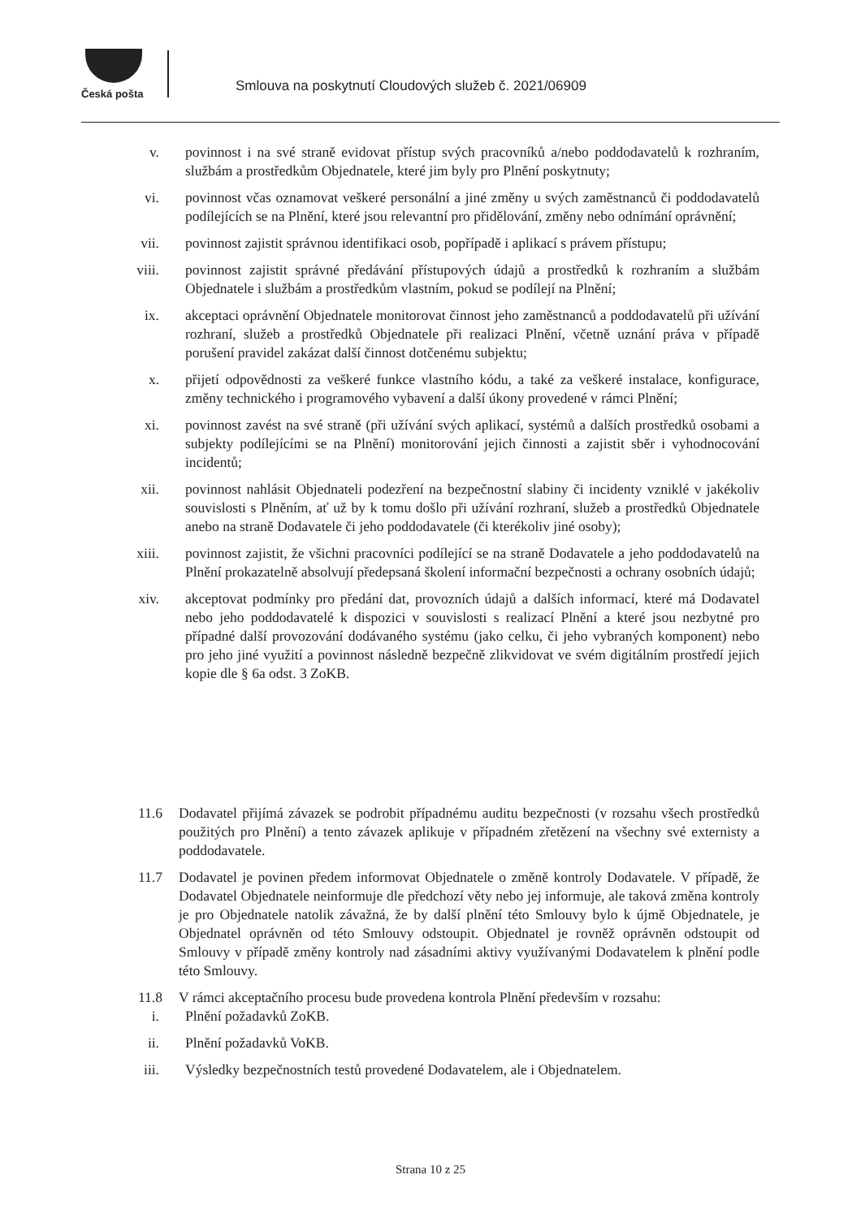Česká pošta
Smlouva na poskytnutí Cloudových služeb č. 2021/06909
v. povinnost i na své straně evidovat přístup svých pracovníků a/nebo poddodavatelů k rozhraním, službám a prostředkům Objednatele, které jim byly pro Plnění poskytnuty;
vi. povinnost včas oznamovat veškeré personální a jiné změny u svých zaměstnanců či poddodavatelů podílejících se na Plnění, které jsou relevantní pro přidělování, změny nebo odnímání oprávnění;
vii. povinnost zajistit správnou identifikaci osob, popřípadě i aplikací s právem přístupu;
viii. povinnost zajistit správné předávání přístupových údajů a prostředků k rozhraním a službám Objednatele i službám a prostředkům vlastním, pokud se podílejí na Plnění;
ix. akceptaci oprávnění Objednatele monitorovat činnost jeho zaměstnanců a poddodavatelů při užívání rozhraní, služeb a prostředků Objednatele při realizaci Plnění, včetně uznání práva v případě porušení pravidel zakázat další činnost dotčenému subjektu;
x. přijetí odpovědnosti za veškeré funkce vlastního kódu, a také za veškeré instalace, konfigurace, změny technického i programového vybavení a další úkony provedené v rámci Plnění;
xi. povinnost zavést na své straně (při užívání svých aplikací, systémů a dalších prostředků osobami a subjekty podílejícími se na Plnění) monitorování jejich činnosti a zajistit sběr i vyhodnocování incidentů;
xii. povinnost nahlásit Objednateli podezření na bezpečnostní slabiny či incidenty vzniklé v jakékoliv souvislosti s Plněním, ať už by k tomu došlo při užívání rozhraní, služeb a prostředků Objednatele anebo na straně Dodavatele či jeho poddodavatele (či kterékoliv jiné osoby);
xiii. povinnost zajistit, že všichni pracovníci podílející se na straně Dodavatele a jeho poddodavatelů na Plnění prokazatelně absolvují předepsaná školení informační bezpečnosti a ochrany osobních údajů;
xiv. akceptovat podmínky pro předání dat, provozních údajů a dalších informací, které má Dodavatel nebo jeho poddodavatelé k dispozici v souvislosti s realizací Plnění a které jsou nezbytné pro případné další provozování dodávaného systému (jako celku, či jeho vybraných komponent) nebo pro jeho jiné využití a povinnost následně bezpečně zlikvidovat ve svém digitálním prostředí jejich kopie dle § 6a odst. 3 ZoKB.
11.6 Dodavatel přijímá závazek se podrobit případnému auditu bezpečnosti (v rozsahu všech prostředků použitých pro Plnění) a tento závazek aplikuje v případném zřetězení na všechny své externisty a poddodavatele.
11.7 Dodavatel je povinen předem informovat Objednatele o změně kontroly Dodavatele. V případě, že Dodavatel Objednatele neinformuje dle předchozí věty nebo jej informuje, ale taková změna kontroly je pro Objednatele natolik závažná, že by další plnění této Smlouvy bylo k újmě Objednatele, je Objednatel oprávněn od této Smlouvy odstoupit. Objednatel je rovněž oprávněn odstoupit od Smlouvy v případě změny kontroly nad zásadními aktivy využívanými Dodavatelem k plnění podle této Smlouvy.
11.8 V rámci akceptačního procesu bude provedena kontrola Plnění především v rozsahu:
i. Plnění požadavků ZoKB.
ii. Plnění požadavků VoKB.
iii. Výsledky bezpečnostních testů provedené Dodavatelem, ale i Objednatelem.
Strana 10 z 25